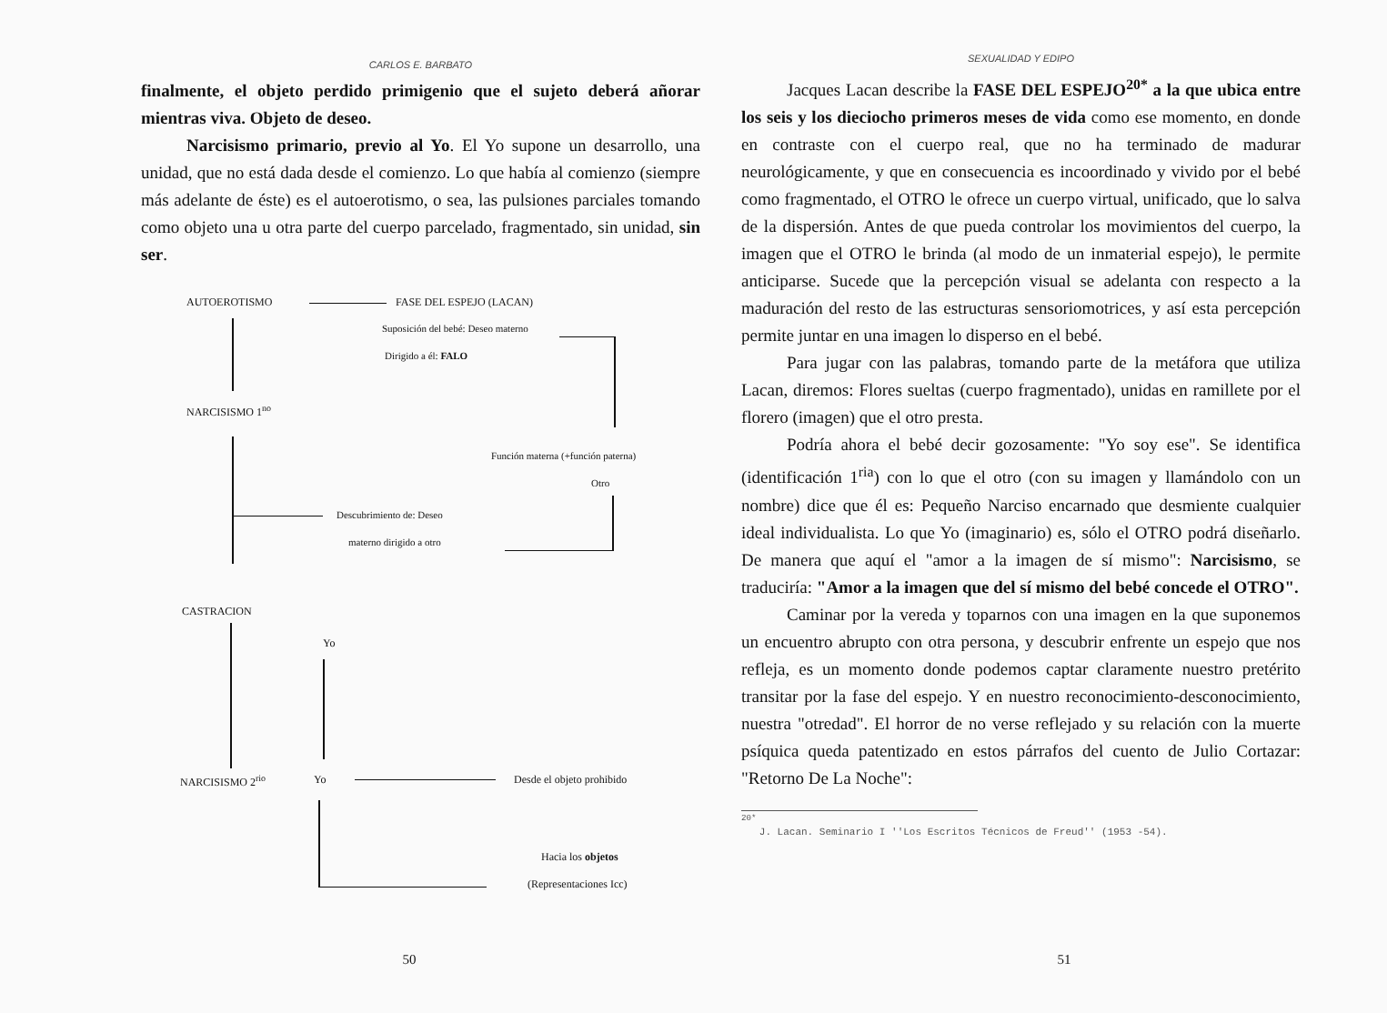CARLOS E. BARBATO
finalmente, el objeto perdido primigenio que el sujeto deberá añorar mientras viva. Objeto de deseo.
Narcisismo primario, previo al Yo. El Yo supone un desarrollo, una unidad, que no está dada desde el comienzo. Lo que había al comienzo (siempre más adelante de éste) es el autoerotismo, o sea, las pulsiones parciales tomando como objeto una u otra parte del cuerpo parcelado, fragmentado, sin unidad, sin ser.
AUTOEROTISMO FASE DEL ESPEJO (LACAN)
Suposición del bebé: Deseo materno
Dirigido a él: FALO
NARCISISMO 1<sup>no</sup>
Función materna (+función paterna)
Otro
Descubrimiento de: Deseo
materno dirigido a otro
CASTRACION
Yo
NARCISISMO 2<sup>rio</sup> Yo Desde el objeto prohibido
Hacia los objetos
(Representaciones Icc)
50
SEXUALIDAD Y EDIPO
Jacques Lacan describe la FASE DEL ESPEJO<sup>20*</sup> a la que ubica entre los seis y los dieciocho primeros meses de vida como ese momento, en donde en contraste con el cuerpo real, que no ha terminado de madurar neurológicamente, y que en consecuencia es incoordinado y vivido por el bebé como fragmentado, el OTRO le ofrece un cuerpo virtual, unificado, que lo salva de la dispersión. Antes de que pueda controlar los movimientos del cuerpo, la imagen que el OTRO le brinda (al modo de un inmaterial espejo), le permite anticiparse. Sucede que la percepción visual se adelanta con respecto a la maduración del resto de las estructuras sensoriomotrices, y así esta percepción permite juntar en una imagen lo disperso en el bebé.
Para jugar con las palabras, tomando parte de la metáfora que utiliza Lacan, diremos: Flores sueltas (cuerpo fragmentado), unidas en ramillete por el florero (imagen) que el otro presta.
Podría ahora el bebé decir gozosamente: "Yo soy ese". Se identifica (identificación 1<sup>ria</sup>) con lo que el otro (con su imagen y llamándolo con un nombre) dice que él es: Pequeño Narciso encarnado que desmiente cualquier ideal individualista. Lo que Yo (imaginario) es, sólo el OTRO podrá diseñarlo. De manera que aquí el "amor a la imagen de sí mismo": Narcisismo, se traduciría: "Amor a la imagen que del sí mismo del bebé concede el OTRO".
Caminar por la vereda y toparnos con una imagen en la que suponemos un encuentro abrupto con otra persona, y descubrir enfrente un espejo que nos refleja, es un momento donde podemos captar claramente nuestro pretérito transitar por la fase del espejo. Y en nuestro reconocimiento-desconocimiento, nuestra "otredad". El horror de no verse reflejado y su relación con la muerte psíquica queda patentizado en estos párrafos del cuento de Julio Cortazar: "Retorno De La Noche":
<sup>20*</sup>
J. Lacan. Seminario I ''Los Escritos Técnicos de Freud'' (1953 -54).
51